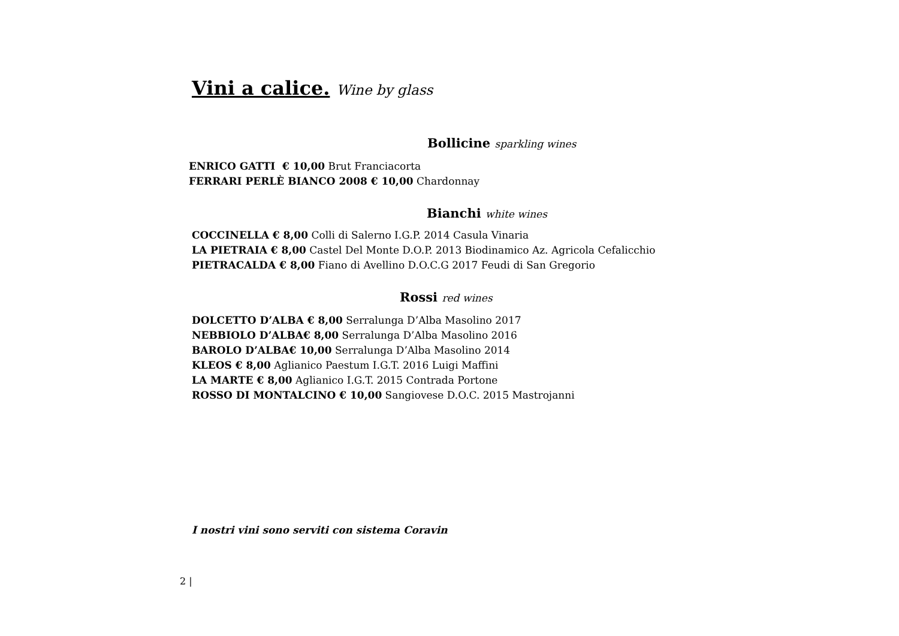Vini a calice. Wine by glass
Bollicine sparkling wines
ENRICO GATTI € 10,00 Brut Franciacorta
FERRARI PERLÈ BIANCO 2008 € 10,00 Chardonnay
Bianchi white wines
COCCINELLA € 8,00 Colli di Salerno I.G.P. 2014 Casula Vinaria
LA PIETRAIA € 8,00 Castel Del Monte D.O.P. 2013 Biodinamico Az. Agricola Cefalicchio
PIETRACALDA € 8,00 Fiano di Avellino D.O.C.G 2017 Feudi di San Gregorio
Rossi red wines
DOLCETTO D’ALBA € 8,00 Serralunga D’Alba Masolino 2017
NEBBIOLO D’ALBA€ 8,00 Serralunga D’Alba Masolino 2016
BAROLO D’ALBA€ 10,00 Serralunga D’Alba Masolino 2014
KLEOS € 8,00 Aglianico Paestum I.G.T. 2016 Luigi Maffini
LA MARTE € 8,00 Aglianico I.G.T. 2015 Contrada Portone
ROSSO DI MONTALCINO € 10,00 Sangiovese D.O.C. 2015 Mastrojanni
I nostri vini sono serviti con sistema Coravin
2 |